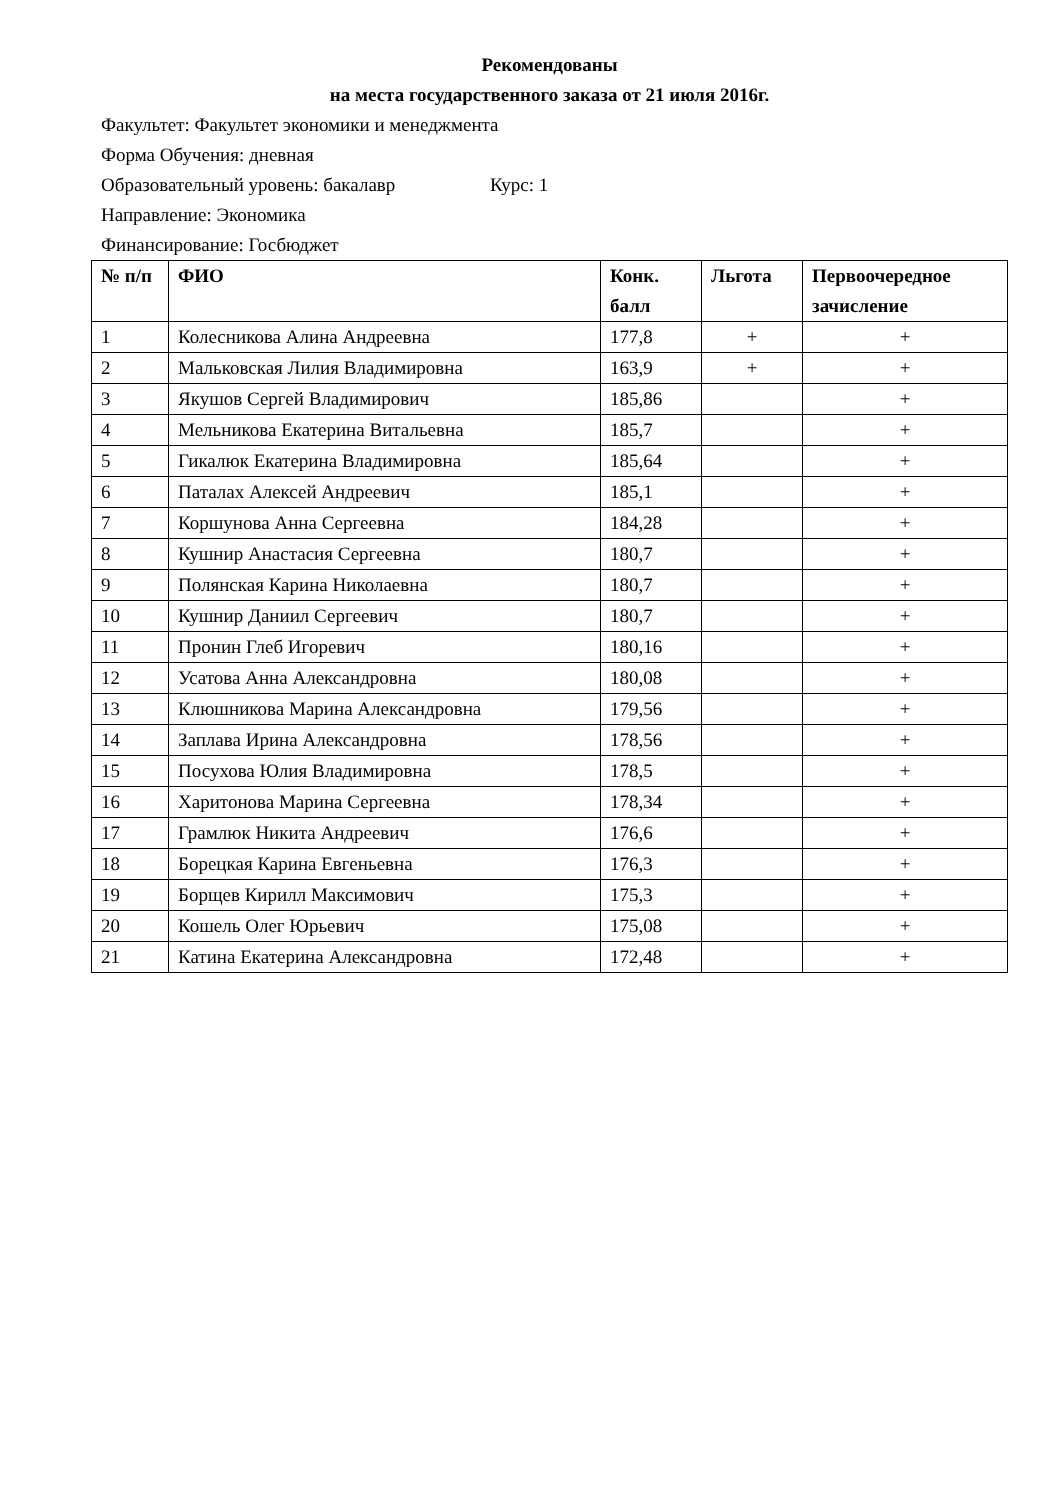Рекомендованы
на места государственного заказа от 21 июля 2016г.
Факультет: Факультет экономики и менеджмента
Форма Обучения: дневная
Образовательный уровень: бакалавр Курс: 1
Направление: Экономика
Финансирование: Госбюджет
| № п/п | ФИО | Конк. балл | Льгота | Первоочередное зачисление |
| --- | --- | --- | --- | --- |
| 1 | Колесникова Алина Андреевна | 177,8 | + | + |
| 2 | Мальковская Лилия Владимировна | 163,9 | + | + |
| 3 | Якушов Сергей Владимирович | 185,86 | | + |
| 4 | Мельникова Екатерина Витальевна | 185,7 | | + |
| 5 | Гикалюк Екатерина Владимировна | 185,64 | | + |
| 6 | Паталах Алексей Андреевич | 185,1 | | + |
| 7 | Коршунова Анна Сергеевна | 184,28 | | + |
| 8 | Кушнир Анастасия Сергеевна | 180,7 | | + |
| 9 | Полянская Карина Николаевна | 180,7 | | + |
| 10 | Кушнир Даниил Сергеевич | 180,7 | | + |
| 11 | Пронин Глеб Игоревич | 180,16 | | + |
| 12 | Усатова Анна Александровна | 180,08 | | + |
| 13 | Клюшникова Марина Александровна | 179,56 | | + |
| 14 | Заплава Ирина Александровна | 178,56 | | + |
| 15 | Посухова Юлия Владимировна | 178,5 | | + |
| 16 | Харитонова Марина Сергеевна | 178,34 | | + |
| 17 | Грамлюк Никита Андреевич | 176,6 | | + |
| 18 | Борецкая Карина Евгеньевна | 176,3 | | + |
| 19 | Борщев Кирилл Максимович | 175,3 | | + |
| 20 | Кошель Олег Юрьевич | 175,08 | | + |
| 21 | Катина Екатерина Александровна | 172,48 | | + |